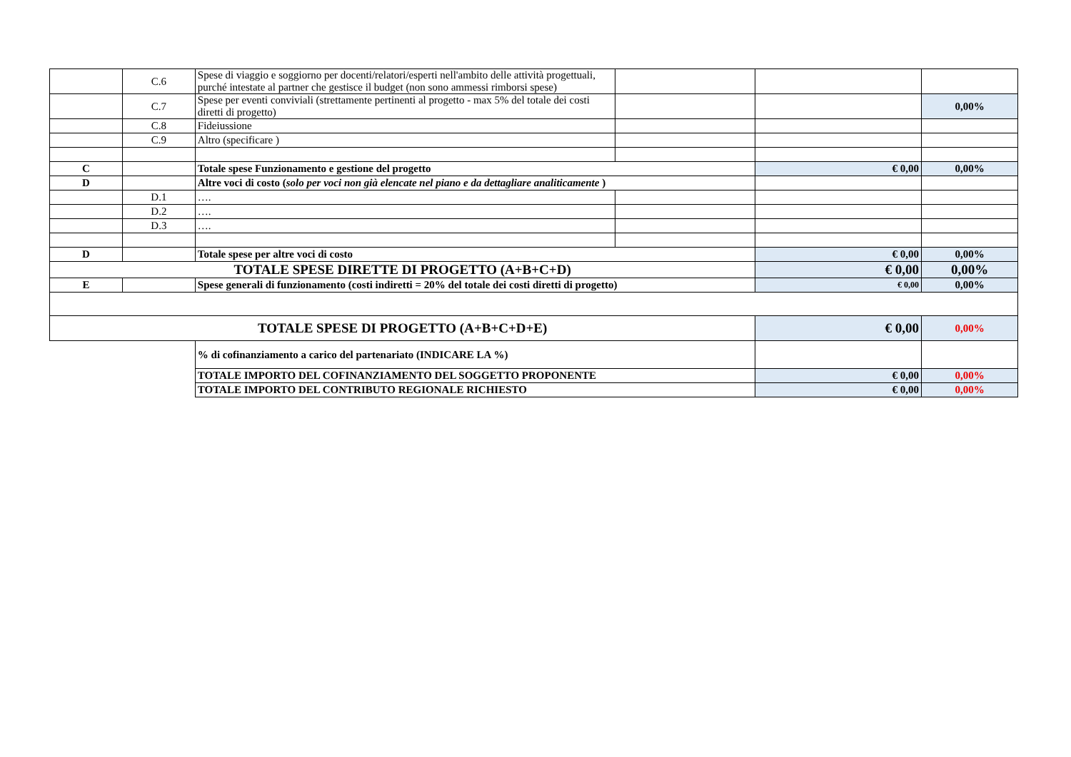| | C.6 | Spese di viaggio e soggiorno per docenti/relatori/esperti nell'ambito delle attività progettuali, purché intestate al partner che gestisce il budget (non sono ammessi rimborsi spese) | | | |
| | C.7 | Spese per eventi conviviali (strettamente pertinenti al progetto - max 5% del totale dei costi diretti di progetto) | | | 0,00% |
| | C.8 | Fideiussione | | | |
| | C.9 | Altro (specificare ) | | | |
| C | | Totale spese Funzionamento e gestione del progetto | | € 0,00 | 0,00% |
| D | | Altre voci di costo ( solo per voci non già elencate nel piano e da dettagliare analiticamente ) | | | |
| | D.1 | …. | | | |
| | D.2 | …. | | | |
| | D.3 | …. | | | |
| D | | Totale spese per altre voci di costo | | € 0,00 | 0,00% |
| TOTALE SPESE DIRETTE DI PROGETTO (A+B+C+D) | | | | € 0,00 | 0,00% |
| E | | Spese generali di funzionamento (costi indiretti = 20% del totale dei costi diretti di progetto) | | € 0,00 | 0,00% |
| TOTALE SPESE DI PROGETTO (A+B+C+D+E) | | | | € 0,00 | 0,00% |
| | | % di cofinanziamento a carico del partenariato (INDICARE LA %) | | | |
| | | TOTALE IMPORTO DEL COFINANZIAMENTO DEL SOGGETTO PROPONENTE | | € 0,00 | 0,00% |
| | | TOTALE IMPORTO DEL CONTRIBUTO REGIONALE RICHIESTO | | € 0,00 | 0,00% |